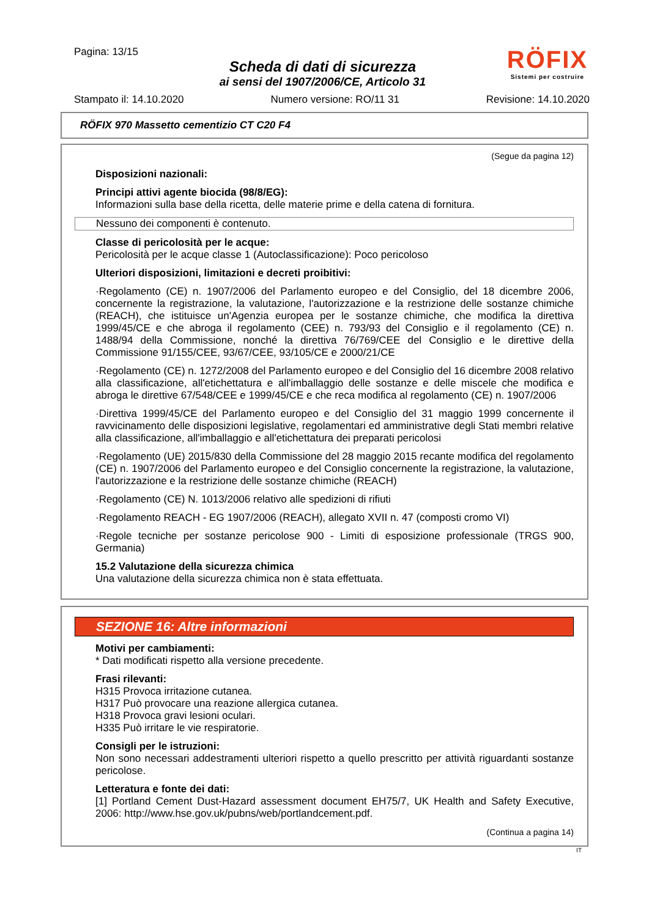Pagina: 13/15
Scheda di dati di sicurezza
ai sensi del 1907/2006/CE, Articolo 31
RÖFIX
Sistemi per costruire
Stampato il: 14.10.2020 Numero versione: RO/11 31 Revisione: 14.10.2020
RÖFIX 970 Massetto cementizio CT C20 F4
(Segue da pagina 12)
Disposizioni nazionali:
Principi attivi agente biocida (98/8/EG):
Informazioni sulla base della ricetta, delle materie prime e della catena di fornitura.
Nessuno dei componenti è contenuto.
Classe di pericolosità per le acque:
Pericolosità per le acque classe 1 (Autoclassificazione): Poco pericoloso
Ulteriori disposizioni, limitazioni e decreti proibitivi:
·Regolamento (CE) n. 1907/2006 del Parlamento europeo e del Consiglio, del 18 dicembre 2006, concernente la registrazione, la valutazione, l'autorizzazione e la restrizione delle sostanze chimiche (REACH), che istituisce un'Agenzia europea per le sostanze chimiche, che modifica la direttiva 1999/45/CE e che abroga il regolamento (CEE) n. 793/93 del Consiglio e il regolamento (CE) n. 1488/94 della Commissione, nonché la direttiva 76/769/CEE del Consiglio e le direttive della Commissione 91/155/CEE, 93/67/CEE, 93/105/CE e 2000/21/CE
·Regolamento (CE) n. 1272/2008 del Parlamento europeo e del Consiglio del 16 dicembre 2008 relativo alla classificazione, all'etichettatura e all'imballaggio delle sostanze e delle miscele che modifica e abroga le direttive 67/548/CEE e 1999/45/CE e che reca modifica al regolamento (CE) n. 1907/2006
·Direttiva 1999/45/CE del Parlamento europeo e del Consiglio del 31 maggio 1999 concernente il ravvicinamento delle disposizioni legislative, regolamentari ed amministrative degli Stati membri relative alla classificazione, all'imballaggio e all'etichettatura dei preparati pericolosi
·Regolamento (UE) 2015/830 della Commissione del 28 maggio 2015 recante modifica del regolamento (CE) n. 1907/2006 del Parlamento europeo e del Consiglio concernente la registrazione, la valutazione, l'autorizzazione e la restrizione delle sostanze chimiche (REACH)
·Regolamento (CE) N. 1013/2006 relativo alle spedizioni di rifiuti
·Regolamento REACH - EG 1907/2006 (REACH), allegato XVII n. 47 (composti cromo VI)
·Regole tecniche per sostanze pericolose 900 - Limiti di esposizione professionale (TRGS 900, Germania)
15.2 Valutazione della sicurezza chimica
Una valutazione della sicurezza chimica non è stata effettuata.
SEZIONE 16: Altre informazioni
Motivi per cambiamenti:
* Dati modificati rispetto alla versione precedente.
Frasi rilevanti:
H315 Provoca irritazione cutanea.
H317 Può provocare una reazione allergica cutanea.
H318 Provoca gravi lesioni oculari.
H335 Può irritare le vie respiratorie.
Consigli per le istruzioni:
Non sono necessari addestramenti ulteriori rispetto a quello prescritto per attività riguardanti sostanze pericolose.
Letteratura e fonte dei dati:
[1] Portland Cement Dust-Hazard assessment document EH75/7, UK Health and Safety Executive, 2006: http://www.hse.gov.uk/pubns/web/portlandcement.pdf.
(Continua a pagina 14)
IT